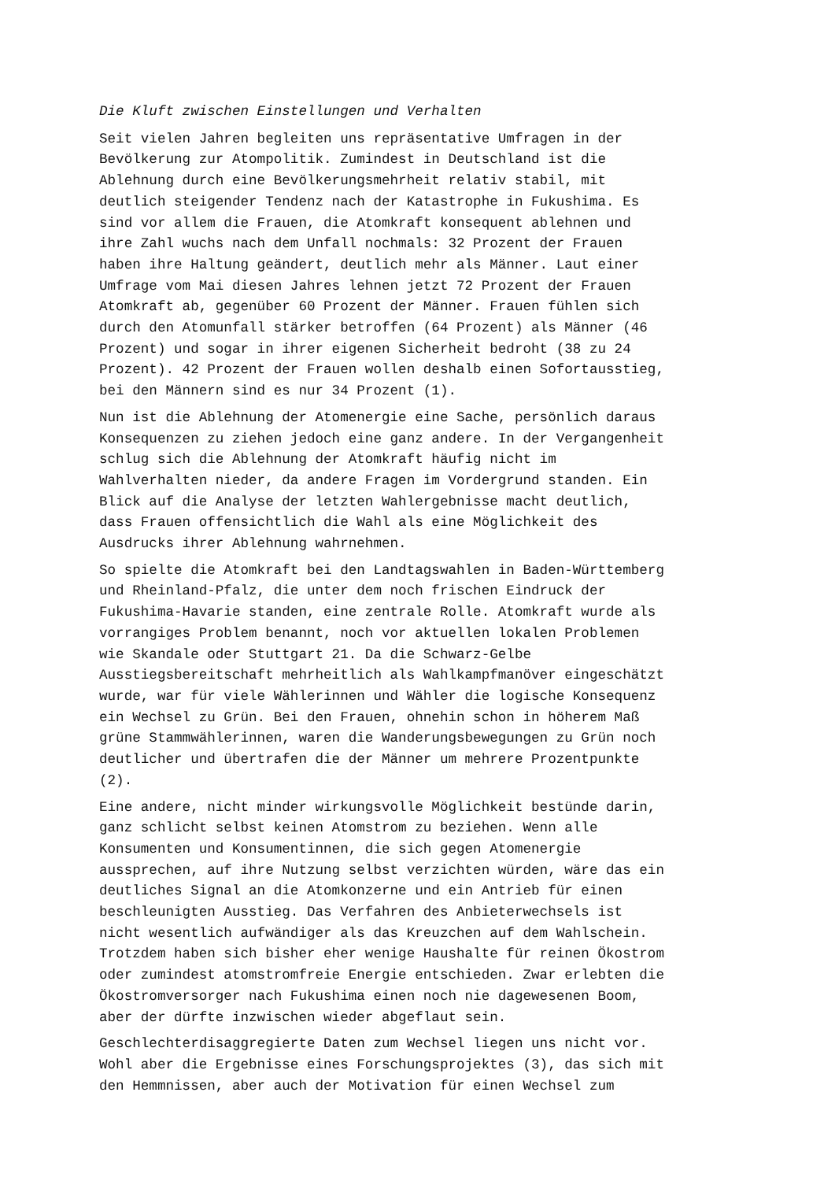Die Kluft zwischen Einstellungen und Verhalten
Seit vielen Jahren begleiten uns repräsentative Umfragen in der Bevölkerung zur Atompolitik. Zumindest in Deutschland ist die Ablehnung durch eine Bevölkerungsmehrheit relativ stabil, mit deutlich steigender Tendenz nach der Katastrophe in Fukushima. Es sind vor allem die Frauen, die Atomkraft konsequent ablehnen und ihre Zahl wuchs nach dem Unfall nochmals: 32 Prozent der Frauen haben ihre Haltung geändert, deutlich mehr als Männer. Laut einer Umfrage vom Mai diesen Jahres lehnen jetzt 72 Prozent der Frauen Atomkraft ab, gegenüber 60 Prozent der Männer. Frauen fühlen sich durch den Atomunfall stärker betroffen (64 Prozent) als Männer (46 Prozent) und sogar in ihrer eigenen Sicherheit bedroht (38 zu 24 Prozent). 42 Prozent der Frauen wollen deshalb einen Sofortausstieg, bei den Männern sind es nur 34 Prozent (1).
Nun ist die Ablehnung der Atomenergie eine Sache, persönlich daraus Konsequenzen zu ziehen jedoch eine ganz andere. In der Vergangenheit schlug sich die Ablehnung der Atomkraft häufig nicht im Wahlverhalten nieder, da andere Fragen im Vordergrund standen. Ein Blick auf die Analyse der letzten Wahlergebnisse macht deutlich, dass Frauen offensichtlich die Wahl als eine Möglichkeit des Ausdrucks ihrer Ablehnung wahrnehmen.
So spielte die Atomkraft bei den Landtagswahlen in Baden-Württemberg und Rheinland-Pfalz, die unter dem noch frischen Eindruck der Fukushima-Havarie standen, eine zentrale Rolle. Atomkraft wurde als vorrangiges Problem benannt, noch vor aktuellen lokalen Problemen wie Skandale oder Stuttgart 21. Da die Schwarz-Gelbe Ausstiegsbereitschaft mehrheitlich als Wahlkampfmanöver eingeschätzt wurde, war für viele Wählerinnen und Wähler die logische Konsequenz ein Wechsel zu Grün. Bei den Frauen, ohnehin schon in höherem Maß grüne Stammwählerinnen, waren die Wanderungsbewegungen zu Grün noch deutlicher und übertrafen die der Männer um mehrere Prozentpunkte (2).
Eine andere, nicht minder wirkungsvolle Möglichkeit bestünde darin, ganz schlicht selbst keinen Atomstrom zu beziehen. Wenn alle Konsumenten und Konsumentinnen, die sich gegen Atomenergie aussprechen, auf ihre Nutzung selbst verzichten würden, wäre das ein deutliches Signal an die Atomkonzerne und ein Antrieb für einen beschleunigten Ausstieg. Das Verfahren des Anbieterwechsels ist nicht wesentlich aufwändiger als das Kreuzchen auf dem Wahlschein. Trotzdem haben sich bisher eher wenige Haushalte für reinen Ökostrom oder zumindest atomstromfreie Energie entschieden. Zwar erlebten die Ökostromversorger nach Fukushima einen noch nie dagewesenen Boom, aber der dürfte inzwischen wieder abgeflaut sein.
Geschlechterdisaggregierte Daten zum Wechsel liegen uns nicht vor. Wohl aber die Ergebnisse eines Forschungsprojektes (3), das sich mit den Hemmnissen, aber auch der Motivation für einen Wechsel zum